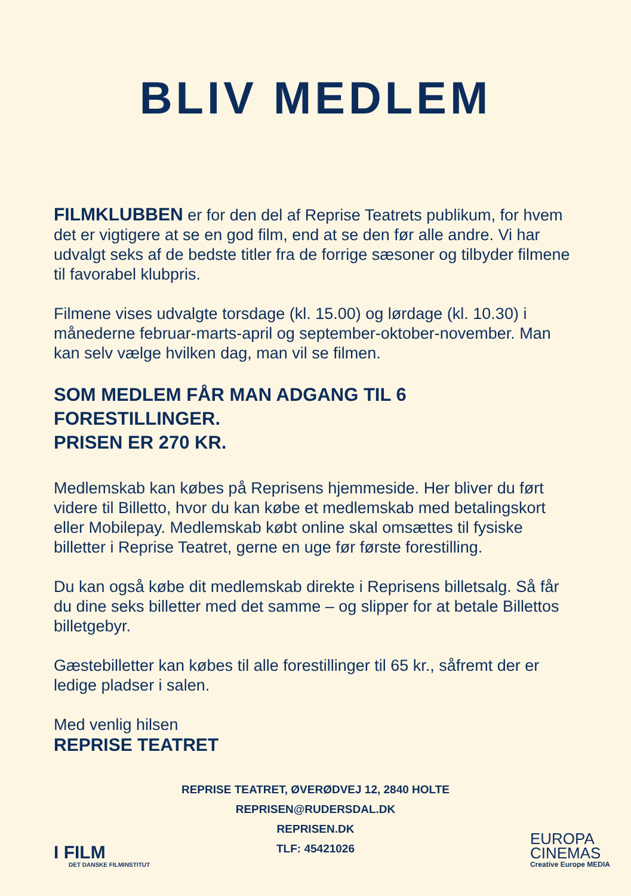BLIV MEDLEM
FILMKLUBBEN er for den del af Reprise Teatrets publikum, for hvem det er vigtigere at se en god film, end at se den før alle andre. Vi har udvalgt seks af de bedste titler fra de forrige sæsoner og tilbyder filmene til favorabel klubpris.
Filmene vises udvalgte torsdage (kl. 15.00) og lørdage (kl. 10.30) i månederne februar-marts-april og september-oktober-november. Man kan selv vælge hvilken dag, man vil se filmen.
SOM MEDLEM FÅR MAN ADGANG TIL 6 FORESTILLINGER.
PRISEN ER 270 KR.
Medlemskab kan købes på Reprisens hjemmeside. Her bliver du ført videre til Billetto, hvor du kan købe et medlemskab med betalingskort eller Mobilepay. Medlemskab købt online skal omsættes til fysiske billetter i Reprise Teatret, gerne en uge før første forestilling.
Du kan også købe dit medlemskab direkte i Reprisens billetsalg. Så får du dine seks billetter med det samme – og slipper for at betale Billettos billetgebyr.
Gæstebilletter kan købes til alle forestillinger til 65 kr., såfremt der er ledige pladser i salen.
Med venlig hilsen
REPRISE TEATRET
REPRISE TEATRET, ØVERØDVEJ 12, 2840 HOLTE
REPRISEN@RUDERSDAL.DK
REPRISEN.DK
TLF: 45421026
I FILM
DET DANSKE FILMINSTITUT
EUROPA
CINEMAS
Creative Europe MEDIA